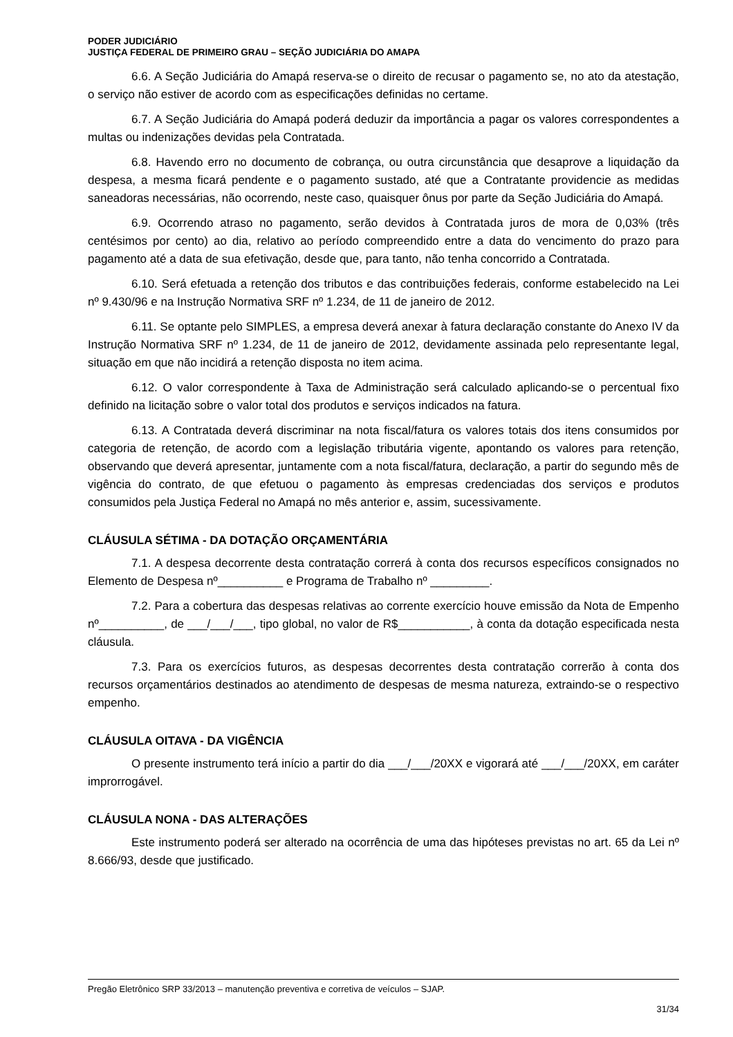PODER JUDICIÁRIO
JUSTIÇA FEDERAL DE PRIMEIRO GRAU – SEÇÃO JUDICIÁRIA DO AMAPA
6.6. A Seção Judiciária do Amapá reserva-se o direito de recusar o pagamento se, no ato da atestação, o serviço não estiver de acordo com as especificações definidas no certame.
6.7. A Seção Judiciária do Amapá poderá deduzir da importância a pagar os valores correspondentes a multas ou indenizações devidas pela Contratada.
6.8. Havendo erro no documento de cobrança, ou outra circunstância que desaprove a liquidação da despesa, a mesma ficará pendente e o pagamento sustado, até que a Contratante providencie as medidas saneadoras necessárias, não ocorrendo, neste caso, quaisquer ônus por parte da Seção Judiciária do Amapá.
6.9. Ocorrendo atraso no pagamento, serão devidos à Contratada juros de mora de 0,03% (três centésimos por cento) ao dia, relativo ao período compreendido entre a data do vencimento do prazo para pagamento até a data de sua efetivação, desde que, para tanto, não tenha concorrido a Contratada.
6.10. Será efetuada a retenção dos tributos e das contribuições federais, conforme estabelecido na Lei nº 9.430/96 e na Instrução Normativa SRF nº 1.234, de 11 de janeiro de 2012.
6.11. Se optante pelo SIMPLES, a empresa deverá anexar à fatura declaração constante do Anexo IV da Instrução Normativa SRF nº 1.234, de 11 de janeiro de 2012, devidamente assinada pelo representante legal, situação em que não incidirá a retenção disposta no item acima.
6.12. O valor correspondente à Taxa de Administração será calculado aplicando-se o percentual fixo definido na licitação sobre o valor total dos produtos e serviços indicados na fatura.
6.13. A Contratada deverá discriminar na nota fiscal/fatura os valores totais dos itens consumidos por categoria de retenção, de acordo com a legislação tributária vigente, apontando os valores para retenção, observando que deverá apresentar, juntamente com a nota fiscal/fatura, declaração, a partir do segundo mês de vigência do contrato, de que efetuou o pagamento às empresas credenciadas dos serviços e produtos consumidos pela Justiça Federal no Amapá no mês anterior e, assim, sucessivamente.
CLÁUSULA SÉTIMA - DA DOTAÇÃO ORÇAMENTÁRIA
7.1. A despesa decorrente desta contratação correrá à conta dos recursos específicos consignados no Elemento de Despesa nº__________ e Programa de Trabalho nº _________.
7.2. Para a cobertura das despesas relativas ao corrente exercício houve emissão da Nota de Empenho nº__________, de ___/___/___, tipo global, no valor de R$___________, à conta da dotação especificada nesta cláusula.
7.3. Para os exercícios futuros, as despesas decorrentes desta contratação correrão à conta dos recursos orçamentários destinados ao atendimento de despesas de mesma natureza, extraindo-se o respectivo empenho.
CLÁUSULA OITAVA - DA VIGÊNCIA
O presente instrumento terá início a partir do dia ___/___/20XX e vigorará até ___/___/20XX, em caráter improrrogável.
CLÁUSULA NONA - DAS ALTERAÇÕES
Este instrumento poderá ser alterado na ocorrência de uma das hipóteses previstas no art. 65 da Lei nº 8.666/93, desde que justificado.
Pregão Eletrônico SRP 33/2013 – manutenção preventiva e corretiva de veículos – SJAP.
31/34